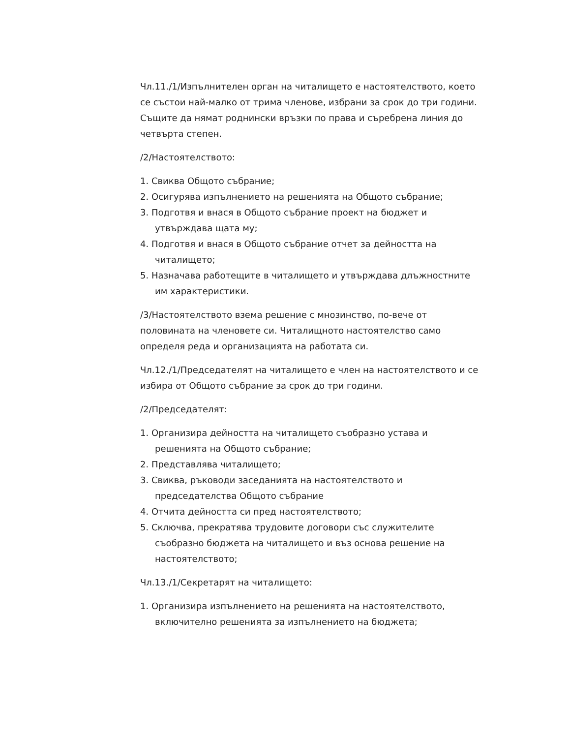Чл.11./1/Изпълнителен орган на читалището е настоятелството, което се състои най-малко от трима членове, избрани за срок до три години. Същите да нямат роднински връзки по права и съребрена линия до четвърта степен.
/2/Настоятелството:
1. Свиква Общото събрание;
2. Осигурява изпълнението на решенията на Общото събрание;
3. Подготвя и внася в Общото събрание проект на бюджет и утвърждава щата му;
4. Подготвя и внася в Общото събрание отчет за дейността на читалището;
5. Назначава работещите в читалището и утвърждава длъжностните им характеристики.
/3/Настоятелството взема решение с мнозинство, по-вече от половината на членовете си. Читалищното настоятелство само определя реда и организацията на работата си.
Чл.12./1/Председателят на читалището е член на настоятелството и се избира от Общото събрание за срок до три години.
/2/Председателят:
1. Организира дейността на читалището съобразно устава и решенията на Общото събрание;
2. Представлява читалището;
3. Свиква, ръководи заседанията на настоятелството и председателства Общото събрание
4. Отчита дейността си пред настоятелството;
5. Сключва, прекратява трудовите договори със служителите съобразно бюджета на читалището и въз основа решение на настоятелството;
Чл.13./1/Секретарят на читалището:
1. Организира изпълнението на решенията на настоятелството, включително решенията за изпълнението на бюджета;